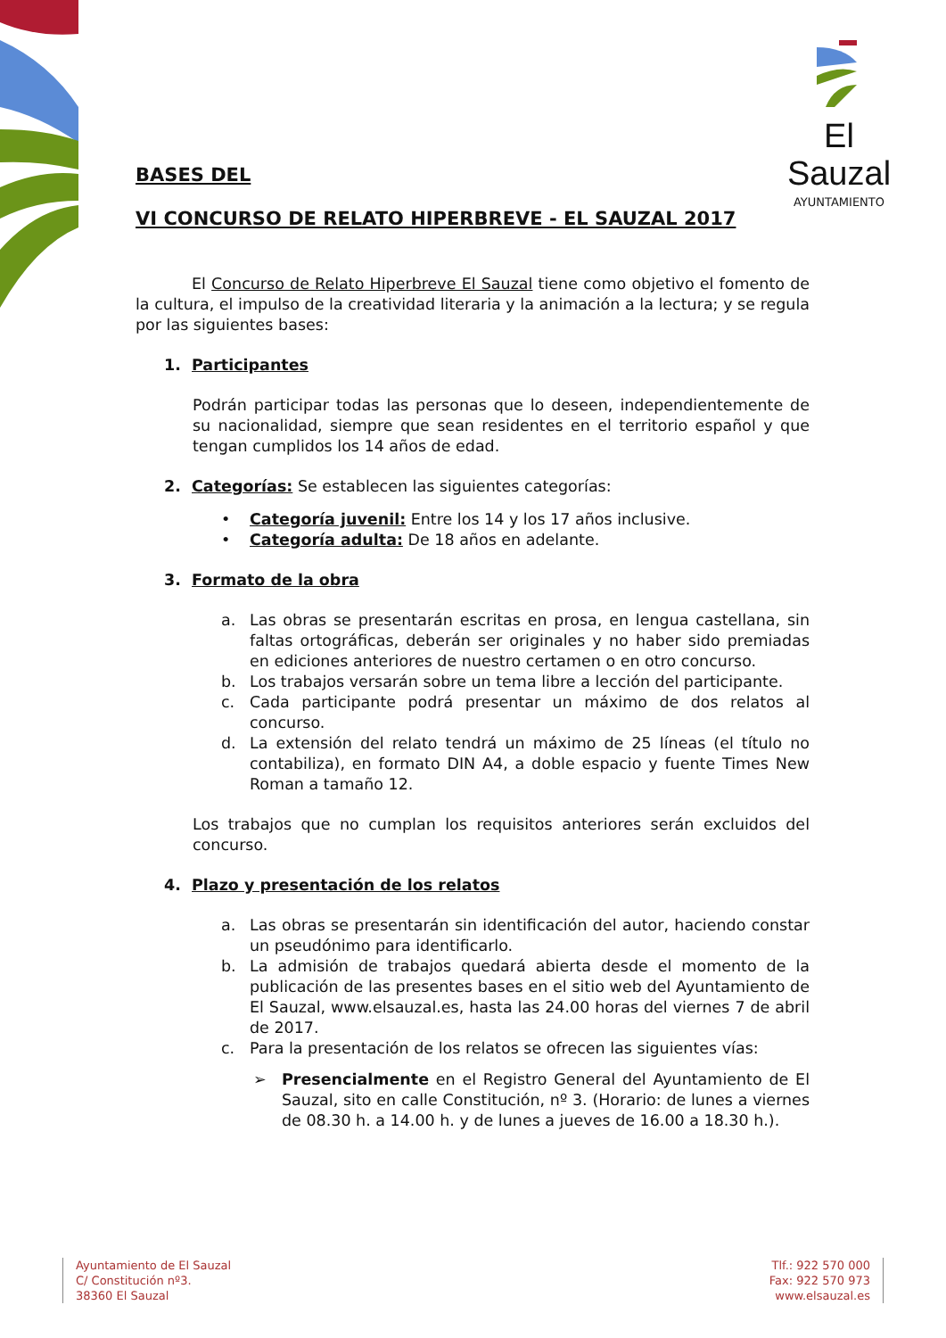El Sauzal
AYUNTAMIENTO
BASES DEL
VI CONCURSO DE RELATO HIPERBREVE - EL SAUZAL 2017
El Concurso de Relato Hiperbreve El Sauzal tiene como objetivo el fomento de la cultura, el impulso de la creatividad literaria y la animación a la lectura; y se regula por las siguientes bases:
1. Participantes
Podrán participar todas las personas que lo deseen, independientemente de su nacionalidad, siempre que sean residentes en el territorio español y que tengan cumplidos los 14 años de edad.
2. Categorías: Se establecen las siguientes categorías:
• Categoría juvenil: Entre los 14 y los 17 años inclusive.
• Categoría adulta: De 18 años en adelante.
3. Formato de la obra
a. Las obras se presentarán escritas en prosa, en lengua castellana, sin faltas ortográficas, deberán ser originales y no haber sido premiadas en ediciones anteriores de nuestro certamen o en otro concurso.
b. Los trabajos versarán sobre un tema libre a lección del participante.
c. Cada participante podrá presentar un máximo de dos relatos al concurso.
d. La extensión del relato tendrá un máximo de 25 líneas (el título no contabiliza), en formato DIN A4, a doble espacio y fuente Times New Roman a tamaño 12.
Los trabajos que no cumplan los requisitos anteriores serán excluidos del concurso.
4. Plazo y presentación de los relatos
a. Las obras se presentarán sin identificación del autor, haciendo constar un pseudónimo para identificarlo.
b. La admisión de trabajos quedará abierta desde el momento de la publicación de las presentes bases en el sitio web del Ayuntamiento de El Sauzal, www.elsauzal.es, hasta las 24.00 horas del viernes 7 de abril de 2017.
c. Para la presentación de los relatos se ofrecen las siguientes vías:
➢ Presencialmente en el Registro General del Ayuntamiento de El Sauzal, sito en calle Constitución, nº 3. (Horario: de lunes a viernes de 08.30 h. a 14.00 h. y de lunes a jueves de 16.00 a 18.30 h.).
Ayuntamiento de El Sauzal
C/ Constitución nº3.
38360 El Sauzal
Tlf.: 922 570 000
Fax: 922 570 973
www.elsauzal.es